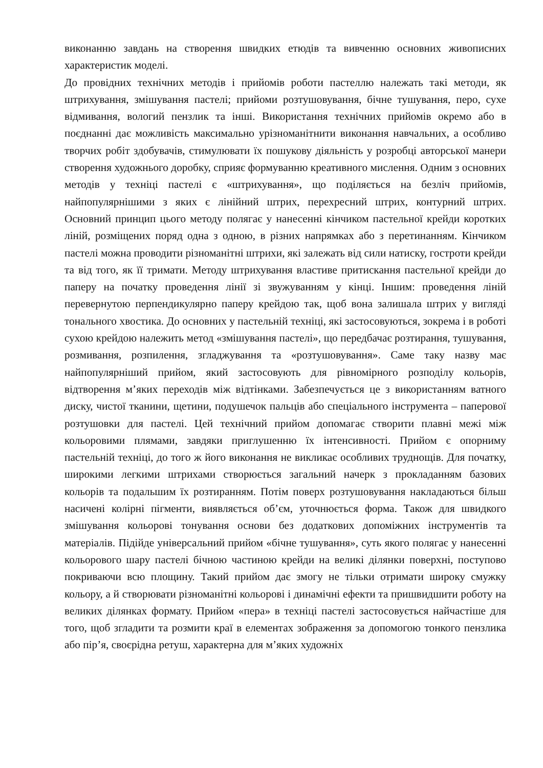виконанню завдань на створення швидких етюдів та вивченню основних живописних характеристик моделі.
До провідних технічних методів і прийомів роботи пастеллю належать такі методи, як штрихування, змішування пастелі; прийоми розтушовування, бічне тушування, перо, сухе відмивання, вологий пензлик та інші. Використання технічних прийомів окремо або в поєднанні дає можливість максимально урізноманітнити виконання навчальних, а особливо творчих робіт здобувачів, стимулювати їх пошукову діяльність у розробці авторської манери створення художнього доробку, сприяє формуванню креативного мислення. Одним з основних методів у техніці пастелі є «штрихування», що поділяється на безліч прийомів, найпопулярнішими з яких є лінійний штрих, перехресний штрих, контурний штрих. Основний принцип цього методу полягає у нанесенні кінчиком пастельної крейди коротких ліній, розміщених поряд одна з одною, в різних напрямках або з перетинанням. Кінчиком пастелі можна проводити різноманітні штрихи, які залежать від сили натиску, гостроти крейди та від того, як її тримати. Методу штрихування властиве притискання пастельної крейди до паперу на початку проведення лінії зі звужуванням у кінці. Іншим: проведення ліній перевернутою перпендикулярно паперу крейдою так, щоб вона залишала штрих у вигляді тонального хвостика. До основних у пастельній техніці, які застосовуються, зокрема і в роботі сухою крейдою належить метод «змішування пастелі», що передбачає розтирання, тушування, розмивання, розпилення, згладжування та «розтушовування». Саме таку назву має найпопулярніший прийом, який застосовують для рівномірного розподілу кольорів, відтворення м’яких переходів між відтінками. Забезпечується це з використанням ватного диску, чистої тканини, щетини, подушечок пальців або спеціального інструмента – паперової розтушовки для пастелі. Цей технічний прийом допомагає створити плавні межі між кольоровими плямами, завдяки приглушенню їх інтенсивності. Прийом є опорниму пастельній техніці, до того ж його виконання не викликає особливих труднощів. Для початку, широкими легкими штрихами створюється загальний начерк з прокладанням базових кольорів та подальшим їх розтиранням. Потім поверх розтушовування накладаються більш насичені колірні пігменти, виявляється об’єм, уточнюється форма. Також для швидкого змішування кольорові тонування основи без додаткових допоміжних інструментів та матеріалів. Підійде універсальний прийом «бічне тушування», суть якого полягає у нанесенні кольорового шару пастелі бічною частиною крейди на великі ділянки поверхні, поступово покриваючи всю площину. Такий прийом дає змогу не тільки отримати широку смужку кольору, а й створювати різноманітні кольорові і динамічні ефекти та пришвидшити роботу на великих ділянках формату. Прийом «пера» в техніці пастелі застосовується найчастіше для того, щоб згладити та розмити краї в елементах зображення за допомогою тонкого пензлика або пір’я, своєрідна ретуш, характерна для м’яких художніх